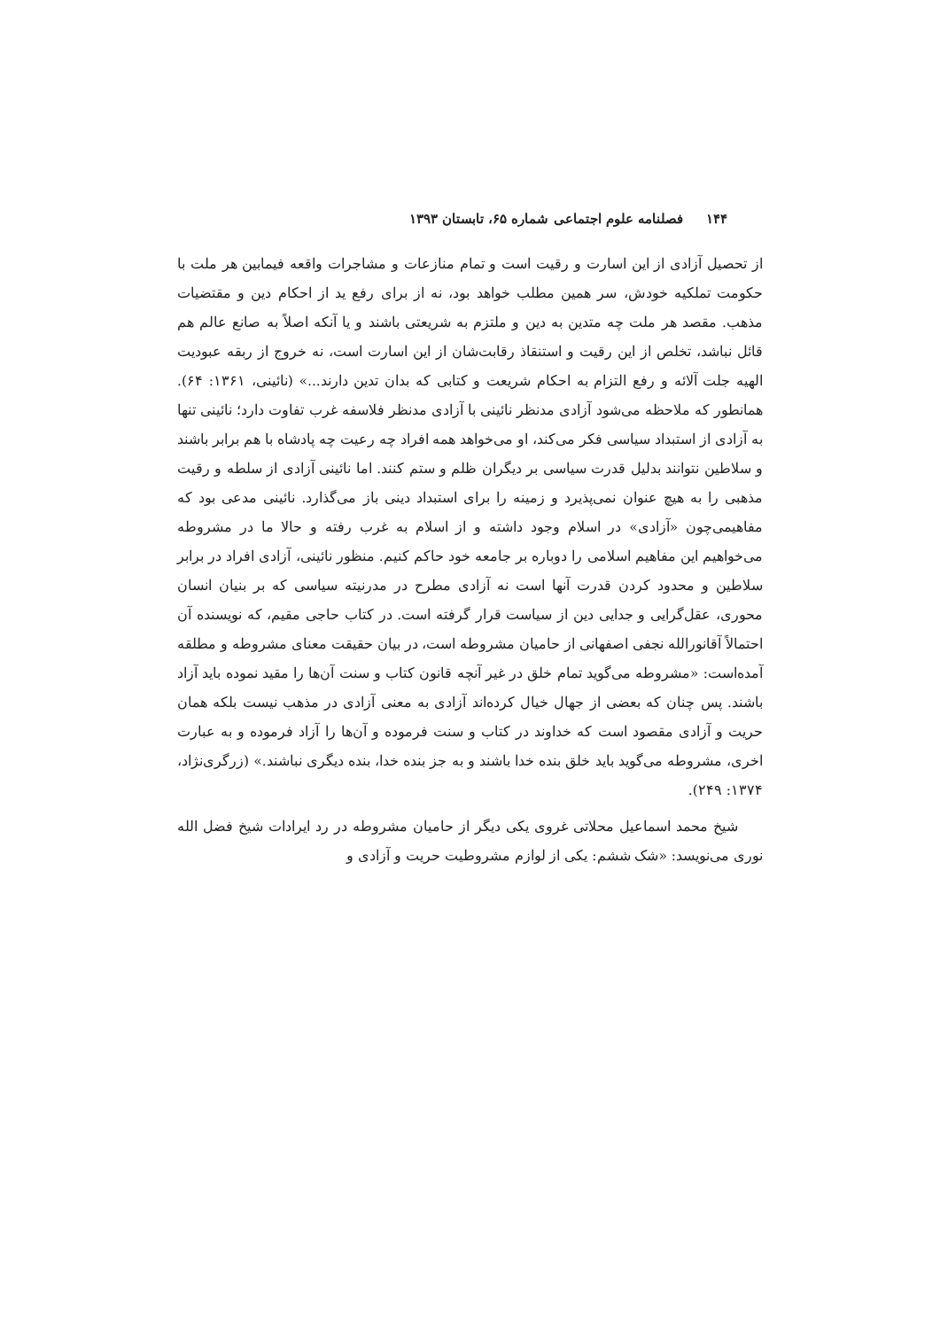۱۴۴فصلنامه علوم اجتماعی شماره ۶۵، تابستان ۱۳۹۳
از تحصیل آزادی از این اسارت و رقیت است و تمام منازعات و مشاجرات واقعه فیمابین هر ملت با حکومت تملکیه خودش، سر همین مطلب خواهد بود، نه از برای رفع ید از احکام دین و مقتضیات مذهب. مقصد هر ملت چه متدین به دین و ملتزم به شریعتی باشند و یا آنکه اصلاً به صانع عالم هم قائل نباشد، تخلص از این رقیت و استنقاذ رقابت‌شان از این اسارت است، نه خروج از ربقه عبودیت الهیه جلت آلائه و رفع التزام به احکام شریعت و کتابی که بدان تدین دارند...» (نائینی، ۱۳۶۱: ۶۴). همانطور که ملاحظه می‌شود آزادی مدنظر نائینی با آزادی مدنظر فلاسفه غرب تفاوت دارد؛ نائینی تنها به آزادی از استبداد سیاسی فکر می‌کند، او می‌خواهد همه افراد چه رعیت چه پادشاه با هم برابر باشند و سلاطین نتوانند بدلیل قدرت سیاسی بر دیگران ظلم و ستم کنند. اما نائینی آزادی از سلطه و رقیت مذهبی را به هیچ عنوان نمی‌پذیرد و زمینه را برای استبداد دینی باز می‌گذارد. نائینی مدعی بود که مفاهیمی‌چون «آزادی» در اسلام وجود داشته و از اسلام به غرب رفته و حالا ما در مشروطه می‌خواهیم این مفاهیم اسلامی را دوباره بر جامعه خود حاکم کنیم. منظور نائینی، آزادی افراد در برابر سلاطین و محدود کردن قدرت آنها است نه آزادی مطرح در مدرنیته سیاسی که بر بنیان انسان محوری، عقل‌گرایی و جدایی دین از سیاست قرار گرفته است. در کتاب حاجی مقیم، که نویسنده آن احتمالاً آقانورالله نجفی اصفهانی از حامیان مشروطه است، در بیان حقیقت معنای مشروطه و مطلقه آمده‌است: «مشروطه می‌گوید تمام خلق در غیر آنچه قانون کتاب و سنت آن‌ها را مقید نموده باید آزاد باشند. پس چنان که بعضی از جهال خیال کرده‌اند آزادی به معنی آزادی در مذهب نیست بلکه همان حریت و آزادی مقصود است که خداوند در کتاب و سنت فرموده و آن‌ها را آزاد فرموده و به عبارت اخری، مشروطه می‌گوید باید خلق بنده خدا باشند و به جز بنده خدا، بنده دیگری نباشند.» (زرگری‌نژاد، ۱۳۷۴: ۲۴۹).
شیخ محمد اسماعیل محلاتی غروی یکی دیگر از حامیان مشروطه در رد ایرادات شیخ فضل الله نوری می‌نویسد: «شک ششم: یکی از لوازم مشروطیت حریت و آزادی و